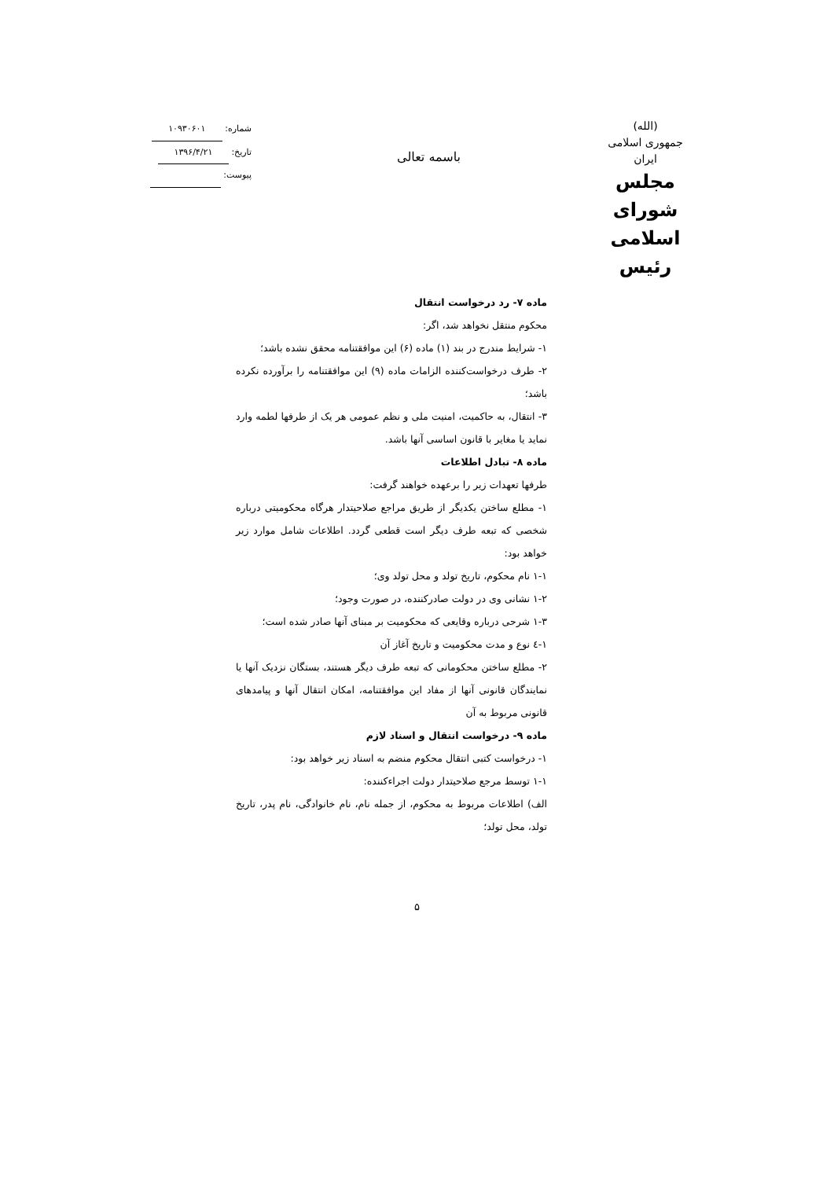(الله)
جمهوری اسلامی ایران
مجلس شورای اسلامی
رئیس
باسمه تعالی
شماره: ۱۰۹۳۰۶۰۱
تاریخ: ۱۳۹۶/۴/۲۱
پیوست:
ماده ۷- رد درخواست انتقال
محکوم منتقل نخواهد شد، اگر:
۱- شرایط مندرج در بند (۱) ماده (۶) این موافقتنامه محقق نشده باشد؛
۲- طرف درخواست‌کننده الزامات ماده (۹) این موافقتنامه را برآورده نکرده باشد؛
۳- انتقال، به حاکمیت، امنیت ملی و نظم عمومی هر یک از طرفها لطمه وارد نماید یا مغایر با قانون اساسی آنها باشد.
ماده ۸- تبادل اطلاعات
طرفها تعهدات زیر را برعهده خواهند گرفت:
۱- مطلع ساختن یکدیگر از طریق مراجع صلاحیتدار هرگاه محکومیتی درباره شخصی که تبعه طرف دیگر است قطعی گردد. اطلاعات شامل موارد زیر خواهد بود:
۱-۱ نام محکوم، تاریخ تولد و محل تولد وی؛
۱-۲ نشانی وی در دولت صادرکننده، در صورت وجود؛
۱-۳ شرحی درباره وقایعی که محکومیت بر مبنای آنها صادر شده است؛
۱-٤ نوع و مدت محکومیت و تاریخ آغاز آن
۲- مطلع ساختن محکومانی که تبعه طرف دیگر هستند، بستگان نزدیک آنها یا نمایندگان قانونی آنها از مفاد این موافقتنامه، امکان انتقال آنها و پیامدهای قانونی مربوط به آن
ماده ۹- درخواست انتقال و اسناد لازم
۱- درخواست کتبی انتقال محکوم منضم به اسناد زیر خواهد بود:
۱-۱ توسط مرجع صلاحیتدار دولت اجراءکننده:
الف) اطلاعات مربوط به محکوم، از جمله نام، نام خانوادگی، نام پدر، تاریخ تولد، محل تولد؛
۵